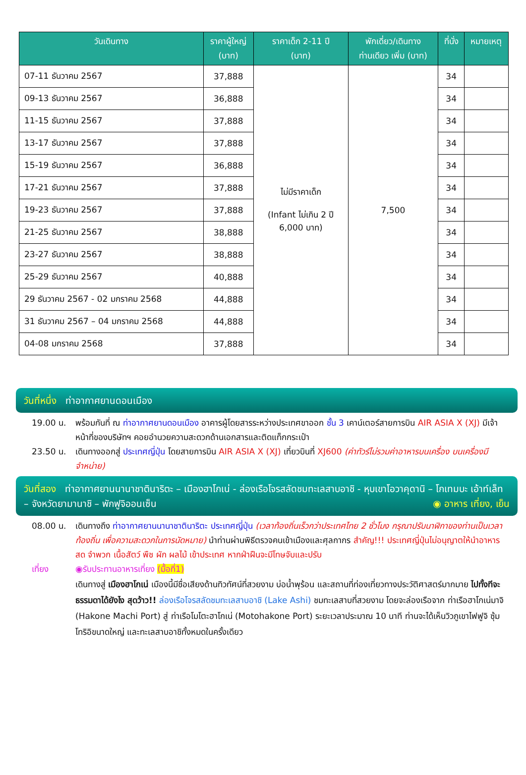| วันเดินทาง | ราคาผู้ใหญ่ (บาท) | ราคาเด็ก 2-11 ปี (บาท) | พักเดี่ยว/เดินทาง ท่านเดียว เพิ่ม (บาท) | ที่นั่ง | หมายเหตุ |
| --- | --- | --- | --- | --- | --- |
| 07-11 ธันวาคม 2567 | 37,888 | ไม่มีราคาเด็ก (Infant ไม่เกิน 2 ปี 6,000 บาท) | 7,500 | 34 | |
| 09-13 ธันวาคม 2567 | 36,888 | | | 34 | |
| 11-15 ธันวาคม 2567 | 37,888 | | | 34 | |
| 13-17 ธันวาคม 2567 | 37,888 | | | 34 | |
| 15-19 ธันวาคม 2567 | 36,888 | | | 34 | |
| 17-21 ธันวาคม 2567 | 37,888 | | | 34 | |
| 19-23 ธันวาคม 2567 | 37,888 | | | 34 | |
| 21-25 ธันวาคม 2567 | 38,888 | | | 34 | |
| 23-27 ธันวาคม 2567 | 38,888 | | | 34 | |
| 25-29 ธันวาคม 2567 | 40,888 | | | 34 | |
| 29 ธันวาคม 2567 - 02 มกราคม 2568 | 44,888 | | | 34 | |
| 31 ธันวาคม 2567 – 04 มกราคม 2568 | 44,888 | | | 34 | |
| 04-08 มกราคม 2568 | 37,888 | | | 34 | |
วันที่หนึ่ง ท่าอากาศยานดอนเมือง
19.00 น. พร้อมกันที่ ณ ท่าอากาศยานดอนเมือง อาคารผู้โดยสารระหว่างประเทศขาออก ชั้น 3 เคาน์เตอร์สายการบิน AIR ASIA X (XJ) มีเจ้าหน้าที่ของบริษัทฯ คอยอำนวยความสะดวกด้านเอกสารและติดแท็กกระเป๋า
23.50 น. เดินทางออกสู่ ประเทศญี่ปุ่น โดยสายการบิน AIR ASIA X (XJ) เที่ยวบินที่ XJ600 (ค่าทัวร์ไม่รวมค่าอาหารบนเครื่อง บนเครื่องมีจำหน่าย)
วันที่สอง ท่าอากาศยานนานาชาตินาริตะ – เมืองฮาโกเน่ - ล่องเรือโจรสลัดชมทะเลสาบอาชิ - หุบเขาโอวาคุดานิ – โกเทมบะ เอ้าท์เล็ท – จังหวัดยามานาชิ – พักฟูจิออนเซ็น ◉ อาหาร เที่ยง, เย็น
08.00 น. เดินทางถึง ท่าอากาศยานนานาชาตินาริตะ ประเทศญี่ปุ่น (เวลาท้องถิ่นเร็วกว่าประเทศไทย 2 ชั่วโมง กรุณาปรับนาฬิกาของท่านเป็นเวลาท้องถิ่น เพื่อความสะดวกในการนัดหมาย) นำท่านผ่านพิธีตรวจคนเข้าเมืองและศุลกากร สำคัญ!!! ประเทศญี่ปุ่นไม่อนุญาตให้นำอาหารสด จำพวก เนื้อสัตว์ พืช ผัก ผลไม้ เข้าประเทศ หากฝ่าฝืนจะมีโทษจับและปรับ
เที่ยง ◉รับประทานอาหารเที่ยง (มื้อที่1)
เดินทางสู่ เมืองฮาโกเน่ เมืองนี้มีชื่อเสียงด้านทิวทัศน์ที่สวยงาม บ่อน้ำพุร้อน และสถานที่ท่องเที่ยวทางประวัติศาสตร์มากมาย ไปทั้งทีจะธรรมดาได้ยังไง สุดว้าว!! ล่องเรือโจรสลัดชมทะเลสาบอาชิ (Lake Ashi) ชมทะเลสาบที่สวยงาม โดยจะล่องเรือจาก ท่าเรือฮาโกเน่มาจิ (Hakone Machi Port) สู่ ท่าเรือโมโตะฮาโกเน่ (Motohakone Port) ระยะเวลาประมาณ 10 นาที ท่านจะได้เห็นวิวภูเขาไฟฟูจิ ซุ้มโทริอิขนาดใหญ่ และทะเลสาบอาชิทั้งหมดในครั้งเดียว